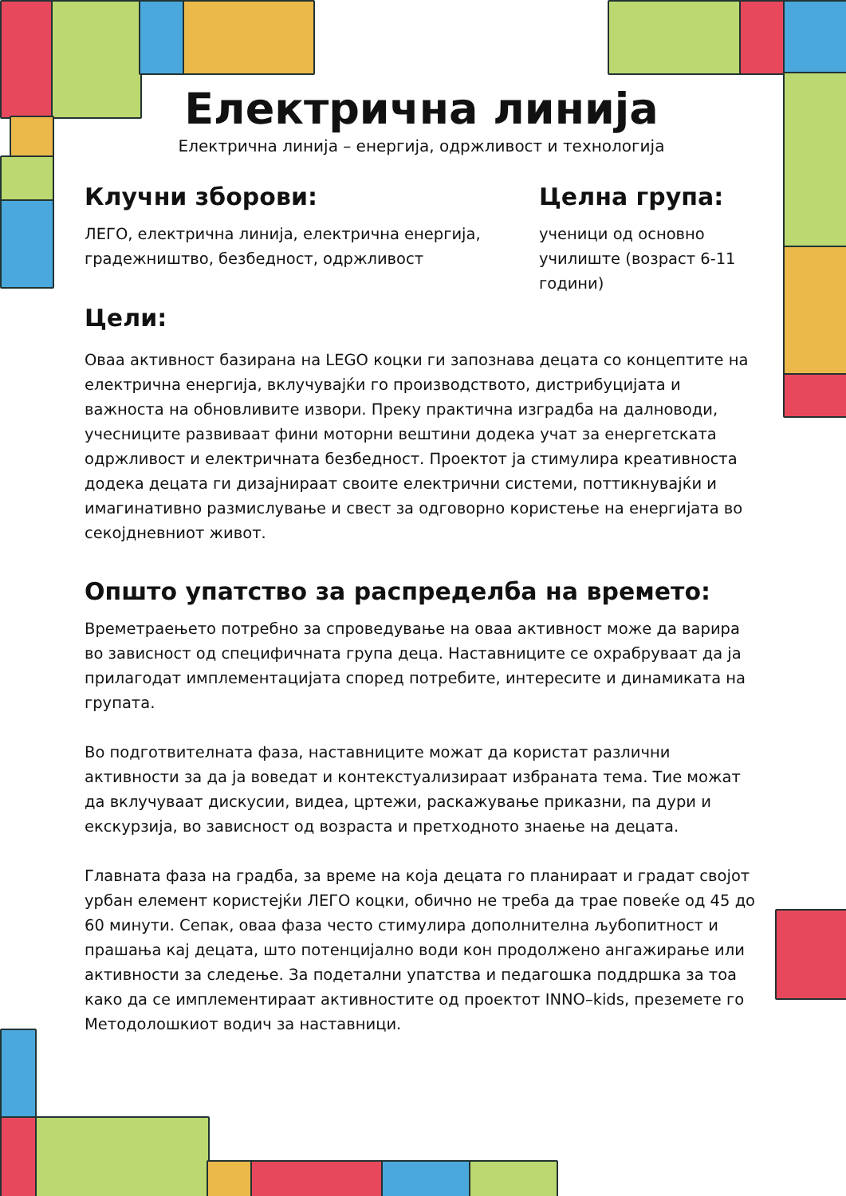Електрична линија
Електрична линија – енергија, одржливост и технологија
Клучни зборови:
ЛЕГО, електрична линија, електрична енергија, градежништво, безбедност, одржливост
Целна група:
ученици од основно училиште (возраст 6-11 години)
Цели:
Оваа активност базирана на LEGO коцки ги запознава децата со концептите на електрична енергија, вклучувајќи го производството, дистрибуцијата и важноста на обновливите извори. Преку практична изградба на далноводи, учесниците развиваат фини моторни вештини додека учат за енергетската одржливост и електричната безбедност. Проектот ја стимулира креативноста додека децата ги дизајнираат своите електрични системи, поттикнувајќи и имагинативно размислување и свест за одговорно користење на енергијата во секојдневниот живот.
Општо упатство за распределба на времето:
Времетраењето потребно за спроведување на оваа активност може да варира во зависност од специфичната група деца. Наставниците се охрабруваат да ја прилагодат имплементацијата според потребите, интересите и динамиката на групата.
Во подготвителната фаза, наставниците можат да користат различни активности за да ја воведат и контекстуализираат избраната тема. Тие можат да вклучуваат дискусии, видеа, цртежи, раскажување приказни, па дури и екскурзија, во зависност од возраста и претходното знаење на децата.
Главната фаза на градба, за време на која децата го планираат и градат својот урбан елемент користејќи ЛЕГО коцки, обично не треба да трае повеќе од 45 до 60 минути. Сепак, оваа фаза често стимулира дополнителна љубопитност и прашања кај децата, што потенцијално води кон продолжено ангажирање или активности за следење. За подетални упатства и педагошка поддршка за тоа како да се имплементираат активностите од проектот INNO–kids, преземете го Методолошкиот водич за наставници.